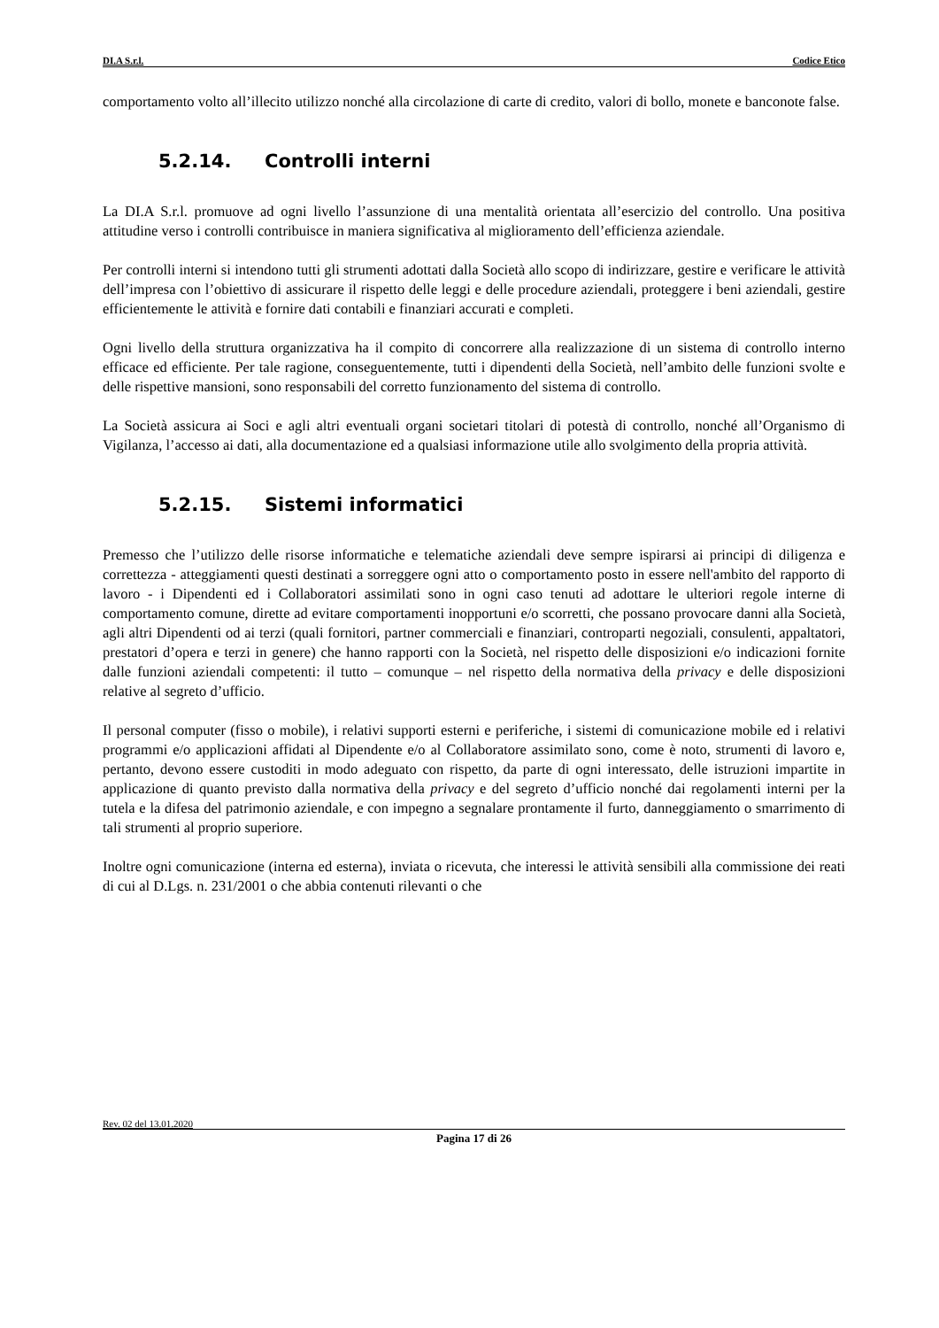DI.A S.r.l. Codice Etico
comportamento volto all’illecito utilizzo nonché alla circolazione di carte di credito, valori di bollo, monete e banconote false.
5.2.14. Controlli interni
La DI.A S.r.l. promuove ad ogni livello l’assunzione di una mentalità orientata all’esercizio del controllo. Una positiva attitudine verso i controlli contribuisce in maniera significativa al miglioramento dell’efficienza aziendale.
Per controlli interni si intendono tutti gli strumenti adottati dalla Società allo scopo di indirizzare, gestire e verificare le attività dell’impresa con l’obiettivo di assicurare il rispetto delle leggi e delle procedure aziendali, proteggere i beni aziendali, gestire efficientemente le attività e fornire dati contabili e finanziari accurati e completi.
Ogni livello della struttura organizzativa ha il compito di concorrere alla realizzazione di un sistema di controllo interno efficace ed efficiente. Per tale ragione, conseguentemente, tutti i dipendenti della Società, nell’ambito delle funzioni svolte e delle rispettive mansioni, sono responsabili del corretto funzionamento del sistema di controllo.
La Società assicura ai Soci e agli altri eventuali organi societari titolari di potestà di controllo, nonché all’Organismo di Vigilanza, l’accesso ai dati, alla documentazione ed a qualsiasi informazione utile allo svolgimento della propria attività.
5.2.15. Sistemi informatici
Premesso che l’utilizzo delle risorse informatiche e telematiche aziendali deve sempre ispirarsi ai principi di diligenza e correttezza - atteggiamenti questi destinati a sorreggere ogni atto o comportamento posto in essere nell'ambito del rapporto di lavoro - i Dipendenti ed i Collaboratori assimilati sono in ogni caso tenuti ad adottare le ulteriori regole interne di comportamento comune, dirette ad evitare comportamenti inopportuni e/o scorretti, che possano provocare danni alla Società, agli altri Dipendenti od ai terzi (quali fornitori, partner commerciali e finanziari, controparti negoziali, consulenti, appaltatori, prestatori d’opera e terzi in genere) che hanno rapporti con la Società, nel rispetto delle disposizioni e/o indicazioni fornite dalle funzioni aziendali competenti: il tutto – comunque – nel rispetto della normativa della privacy e delle disposizioni relative al segreto d’ufficio.
Il personal computer (fisso o mobile), i relativi supporti esterni e periferiche, i sistemi di comunicazione mobile ed i relativi programmi e/o applicazioni affidati al Dipendente e/o al Collaboratore assimilato sono, come è noto, strumenti di lavoro e, pertanto, devono essere custoditi in modo adeguato con rispetto, da parte di ogni interessato, delle istruzioni impartite in applicazione di quanto previsto dalla normativa della privacy e del segreto d’ufficio nonché dai regolamenti interni per la tutela e la difesa del patrimonio aziendale, e con impegno a segnalare prontamente il furto, danneggiamento o smarrimento di tali strumenti al proprio superiore.
Inoltre ogni comunicazione (interna ed esterna), inviata o ricevuta, che interessi le attività sensibili alla commissione dei reati di cui al D.Lgs. n. 231/2001 o che abbia contenuti rilevanti o che
Rev. 02 del 13.01.2020
Pagina 17 di 26